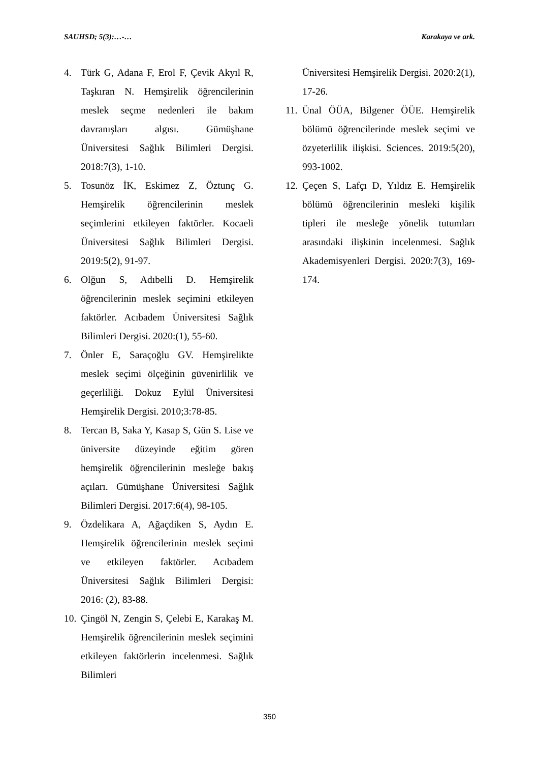SAUHSD; 5(3):…-… Karakaya ve ark.
4. Türk G, Adana F, Erol F, Çevik Akyıl R, Taşkıran N. Hemşirelik öğrencilerinin meslek seçme nedenleri ile bakım davranışları algısı. Gümüşhane Üniversitesi Sağlık Bilimleri Dergisi. 2018:7(3), 1-10.
5. Tosunöz İK, Eskimez Z, Öztunç G. Hemşirelik öğrencilerinin meslek seçimlerini etkileyen faktörler. Kocaeli Üniversitesi Sağlık Bilimleri Dergisi. 2019:5(2), 91-97.
6. Olğun S, Adıbelli D. Hemşirelik öğrencilerinin meslek seçimini etkileyen faktörler. Acıbadem Üniversitesi Sağlık Bilimleri Dergisi. 2020:(1), 55-60.
7. Önler E, Saraçoğlu GV. Hemşirelikte meslek seçimi ölçeğinin güvenirlilik ve geçerliliği. Dokuz Eylül Üniversitesi Hemşirelik Dergisi. 2010;3:78-85.
8. Tercan B, Saka Y, Kasap S, Gün S. Lise ve üniversite düzeyinde eğitim gören hemşirelik öğrencilerinin mesleğe bakış açıları. Gümüşhane Üniversitesi Sağlık Bilimleri Dergisi. 2017:6(4), 98-105.
9. Özdelikara A, Ağaçdiken S, Aydın E. Hemşirelik öğrencilerinin meslek seçimi ve etkileyen faktörler. Acıbadem Üniversitesi Sağlık Bilimleri Dergisi: 2016: (2), 83-88.
10. Çingöl N, Zengin S, Çelebi E, Karakaş M. Hemşirelik öğrencilerinin meslek seçimini etkileyen faktörlerin incelenmesi. Sağlık Bilimleri
Üniversitesi Hemşirelik Dergisi. 2020:2(1), 17-26.
11. Ünal ÖÜA, Bilgener ÖÜE. Hemşirelik bölümü öğrencilerinde meslek seçimi ve özyeterlilik ilişkisi. Sciences. 2019:5(20), 993-1002.
12. Çeçen S, Lafçı D, Yıldız E. Hemşirelik bölümü öğrencilerinin mesleki kişilik tipleri ile mesleğe yönelik tutumları arasındaki ilişkinin incelenmesi. Sağlık Akademisyenleri Dergisi. 2020:7(3), 169-174.
350